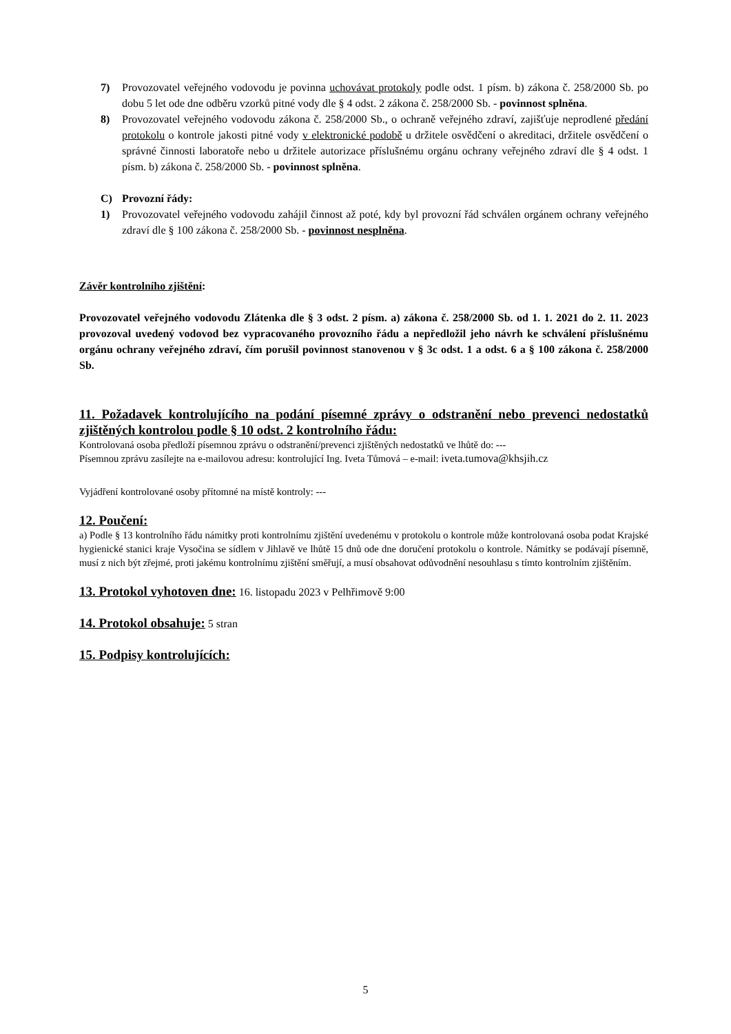7) Provozovatel veřejného vodovodu je povinna uchovávat protokoly podle odst. 1 písm. b) zákona č. 258/2000 Sb. po dobu 5 let ode dne odběru vzorků pitné vody dle § 4 odst. 2 zákona č. 258/2000 Sb. - povinnost splněna.
8) Provozovatel veřejného vodovodu zákona č. 258/2000 Sb., o ochraně veřejného zdraví, zajišťuje neprodlené předání protokolu o kontrole jakosti pitné vody v elektronické podobě u držitele osvědčení o akreditaci, držitele osvědčení o správné činnosti laboratoře nebo u držitele autorizace příslušnému orgánu ochrany veřejného zdraví dle § 4 odst. 1 písm. b) zákona č. 258/2000 Sb. - povinnost splněna.
C) Provozní řády:
1) Provozovatel veřejného vodovodu zahájil činnost až poté, kdy byl provozní řád schválen orgánem ochrany veřejného zdraví dle § 100 zákona č. 258/2000 Sb. - povinnost nesplněna.
Závěr kontrolního zjištění:
Provozovatel veřejného vodovodu Zlátenka dle § 3 odst. 2 písm. a) zákona č. 258/2000 Sb. od 1. 1. 2021 do 2. 11. 2023 provozoval uvedený vodovod bez vypracovaného provozního řádu a nepředložil jeho návrh ke schválení příslušnému orgánu ochrany veřejného zdraví, čím porušil povinnost stanovenou v § 3c odst. 1 a odst. 6 a § 100 zákona č. 258/2000 Sb.
11. Požadavek kontrolujícího na podání písemné zprávy o odstranění nebo prevenci nedostatků zjištěných kontrolou podle § 10 odst. 2 kontrolního řádu:
Kontrolovaná osoba předloží písemnou zprávu o odstranění/prevenci zjištěných nedostatků ve lhůtě do: ---
Písemnou zprávu zasílejte na e-mailovou adresu: kontrolující Ing. Iveta Tůmová – e-mail: iveta.tumova@khsjih.cz
Vyjádření kontrolované osoby přítomné na místě kontroly: ---
12. Poučení:
a) Podle § 13 kontrolního řádu námitky proti kontrolnímu zjištění uvedenému v protokolu o kontrole může kontrolovaná osoba podat Krajské hygienické stanici kraje Vysočina se sídlem v Jihlavě ve lhůtě 15 dnů ode dne doručení protokolu o kontrole. Námitky se podávají písemně, musí z nich být zřejmé, proti jakému kontrolnímu zjištění směřují, a musí obsahovat odůvodnění nesouhlasu s tímto kontrolním zjištěním.
13. Protokol vyhotoven dne: 16. listopadu 2023 v Pelhřimově 9:00
14. Protokol obsahuje: 5 stran
15. Podpisy kontrolujících:
5